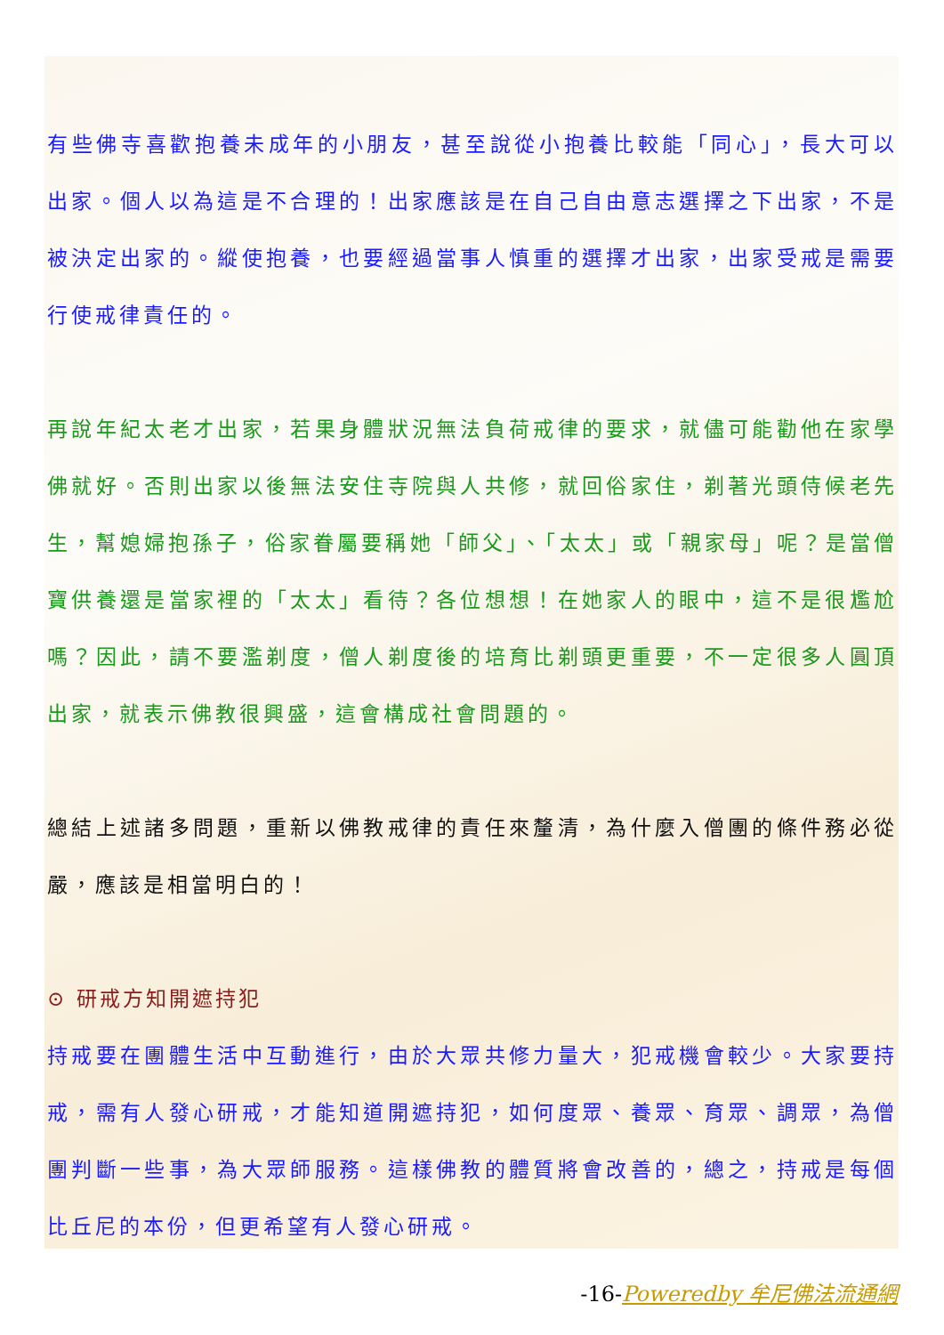有些佛寺喜歡抱養未成年的小朋友，甚至說從小抱養比較能「同心」，長大可以出家。個人以為這是不合理的！出家應該是在自己自由意志選擇之下出家，不是被決定出家的。縱使抱養，也要經過當事人慎重的選擇才出家，出家受戒是需要行使戒律責任的。
再說年紀太老才出家，若果身體狀況無法負荷戒律的要求，就儘可能勸他在家學佛就好。否則出家以後無法安住寺院與人共修，就回俗家住，剃著光頭侍候老先生，幫媳婦抱孫子，俗家眷屬要稱她「師父」、「太太」或「親家母」呢？是當僧寶供養還是當家裡的「太太」看待？各位想想！在她家人的眼中，這不是很尷尬嗎？因此，請不要濫剃度，僧人剃度後的培育比剃頭更重要，不一定很多人圓頂出家，就表示佛教很興盛，這會構成社會問題的。
總結上述諸多問題，重新以佛教戒律的責任來釐清，為什麼入僧團的條件務必從嚴，應該是相當明白的！
⊙ 研戒方知開遮持犯
持戒要在團體生活中互動進行，由於大眾共修力量大，犯戒機會較少。大家要持戒，需有人發心研戒，才能知道開遮持犯，如何度眾、養眾、育眾、調眾，為僧團判斷一些事，為大眾師服務。這樣佛教的體質將會改善的，總之，持戒是每個比丘尼的本份，但更希望有人發心研戒。
-16-Poweredby 牟尼佛法流通網